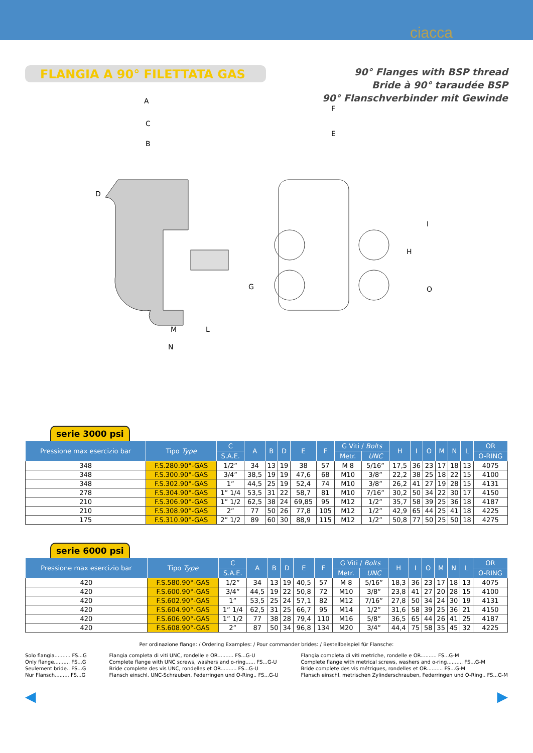ciacca
FLANGIA A 90° FILETTATA GAS
90° Flanges with BSP thread
Bride à 90° taraudée BSP
90° Flanschverbinder mit Gewinde
A
F
E
C
B
D
I
H
G O
M L
N
serie 3000 psi
| Pressione max esercizio bar | Tipo Type | C | A | B | D | E | F | G Viti / Bolts | | H | I | O | M | N | L | OR |
| --- | --- | --- | --- | --- | --- | --- | --- | --- | --- | --- | --- | --- | --- | --- | --- | --- |
| | | S.A.E. | | | | | | Metr. | UNC | | | | | | | O-RING |
| 348 | F.S.280.90°-GAS | 1/2” | 34 | 13 | 19 | 38 | 57 | M 8 | 5/16” | 17,5 | 36 | 23 | 17 | 18 | 13 | 4075 |
| 348 | F.S.300.90°-GAS | 3/4” | 38,5 | 19 | 19 | 47,6 | 68 | M10 | 3/8” | 22,2 | 38 | 25 | 18 | 22 | 15 | 4100 |
| 348 | F.S.302.90°-GAS | 1” | 44,5 | 25 | 19 | 52,4 | 74 | M10 | 3/8” | 26,2 | 41 | 27 | 19 | 28 | 15 | 4131 |
| 278 | F.S.304.90°-GAS | 1” 1/4 | 53,5 | 31 | 22 | 58,7 | 81 | M10 | 7/16” | 30,2 | 50 | 34 | 22 | 30 | 17 | 4150 |
| 210 | F.S.306.90°-GAS | 1” 1/2 | 62,5 | 38 | 24 | 69,85 | 95 | M12 | 1/2” | 35,7 | 58 | 39 | 25 | 36 | 18 | 4187 |
| 210 | F.S.308.90°-GAS | 2” | 77 | 50 | 26 | 77,8 | 105 | M12 | 1/2” | 42,9 | 65 | 44 | 25 | 41 | 18 | 4225 |
| 175 | F.S.310.90°-GAS | 2” 1/2 | 89 | 60 | 30 | 88,9 | 115 | M12 | 1/2” | 50,8 | 77 | 50 | 25 | 50 | 18 | 4275 |
serie 6000 psi
| Pressione max esercizio bar | Tipo Type | C | A | B | D | E | F | G Viti / Bolts | | H | I | O | M | N | L | OR |
| --- | --- | --- | --- | --- | --- | --- | --- | --- | --- | --- | --- | --- | --- | --- | --- | --- |
| | | S.A.E. | | | | | | Metr. | UNC | | | | | | | O-RING |
| 420 | F.S.580.90°-GAS | 1/2” | 34 | 13 | 19 | 40,5 | 57 | M 8 | 5/16” | 18,3 | 36 | 23 | 17 | 18 | 13 | 4075 |
| 420 | F.S.600.90°-GAS | 3/4” | 44,5 | 19 | 22 | 50,8 | 72 | M10 | 3/8” | 23,8 | 41 | 27 | 20 | 28 | 15 | 4100 |
| 420 | F.S.602.90°-GAS | 1” | 53,5 | 25 | 24 | 57,1 | 82 | M12 | 7/16” | 27,8 | 50 | 34 | 24 | 30 | 19 | 4131 |
| 420 | F.S.604.90°-GAS | 1” 1/4 | 62,5 | 31 | 25 | 66,7 | 95 | M14 | 1/2” | 31,6 | 58 | 39 | 25 | 36 | 21 | 4150 |
| 420 | F.S.606.90°-GAS | 1” 1/2 | 77 | 38 | 28 | 79,4 | 110 | M16 | 5/8” | 36,5 | 65 | 44 | 26 | 41 | 25 | 4187 |
| 420 | F.S.608.90°-GAS | 2” | 87 | 50 | 34 | 96,8 | 134 | M20 | 3/4” | 44,4 | 75 | 58 | 35 | 45 | 32 | 4225 |
Per ordinazione flange: / Ordering Examples: / Pour commander brides: / Bestellbeispiel für Flansche:
Solo flangia.......... FS...G
Only flange.......... FS...G
Seulement bride.. FS...G
Nur Flansch......... FS...G
Flangia completa di viti UNC, rondelle e OR.......... FS...G-U
Complete flange with UNC screws, washers and o-ring...... FS...G-U
Bride complete des vis UNC, rondelles et OR.......... FS...G-U
Flansch einschl. UNC-Schrauben, Federringen und O-Ring.. FS...G-U
Flangia completa di viti metriche, rondelle e OR.......... FS...G-M
Complete flange with metrical screws, washers and o-ring.......... FS...G-M
Bride complete des vis métriques, rondelles et OR.......... FS...G-M
Flansch einschl. metrischen Zylinderschrauben, Federringen und O-Ring.. FS...G-M
◀ ▶